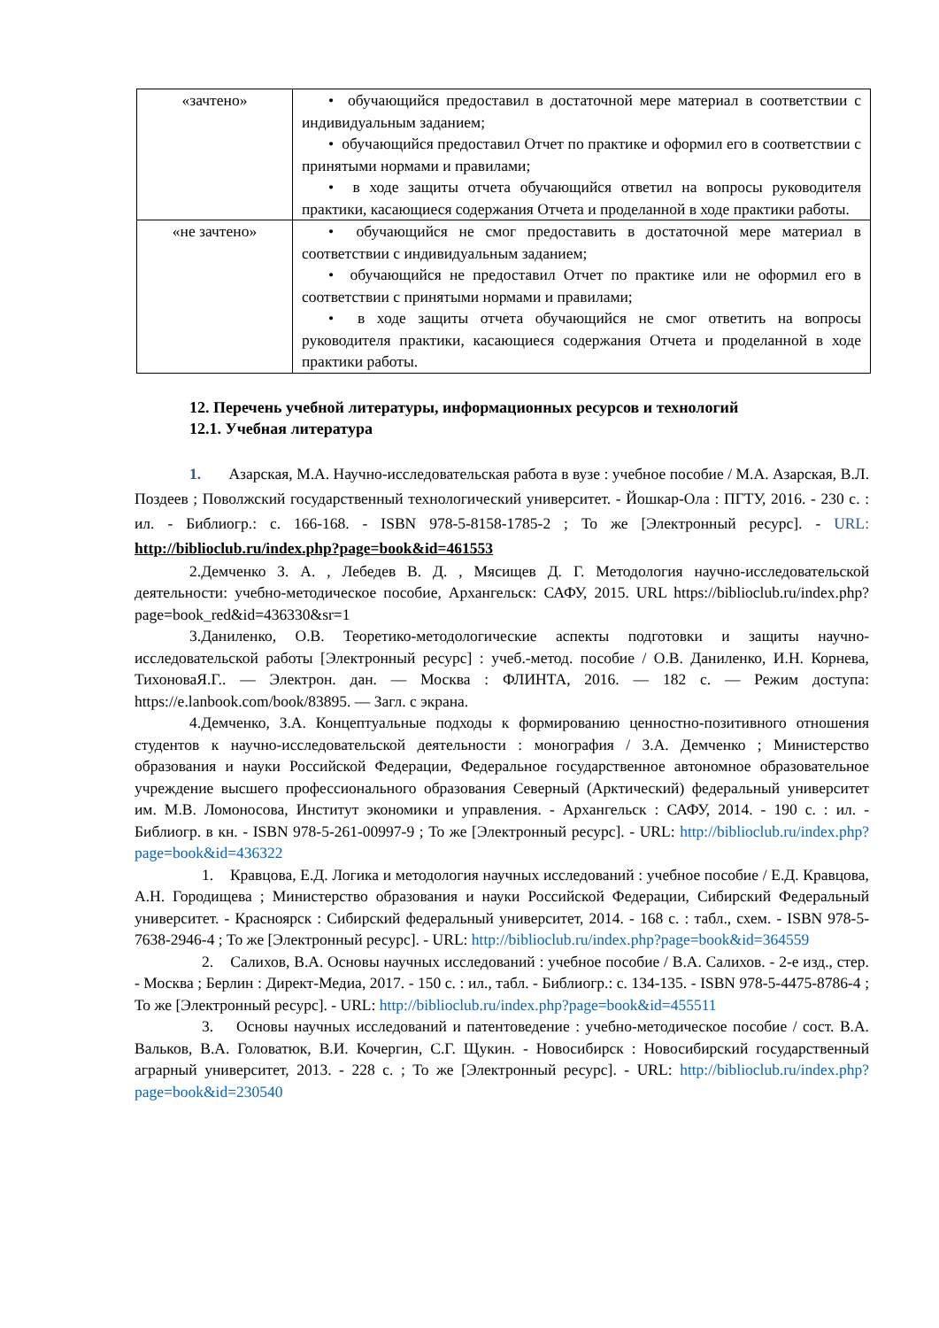| «зачтено» | • обучающийся предоставил в достаточной мере материал в соответствии с индивидуальным заданием; • обучающийся предоставил Отчет по практике и оформил его в соответствии с принятыми нормами и правилами; • в ходе защиты отчета обучающийся ответил на вопросы руководителя практики, касающиеся содержания Отчета и проделанной в ходе практики работы. |
| «не зачтено» | • обучающийся не смог предоставить в достаточной мере материал в соответствии с индивидуальным заданием; • обучающийся не предоставил Отчет по практике или не оформил его в соответствии с принятыми нормами и правилами; • в ходе защиты отчета обучающийся не смог ответить на вопросы руководителя практики, касающиеся содержания Отчета и проделанной в ходе практики работы. |
12. Перечень учебной литературы, информационных ресурсов и технологий
12.1. Учебная литература
1. Азарская, М.А. Научно-исследовательская работа в вузе : учебное пособие / М.А. Азарская, В.Л. Поздеев ; Поволжский государственный технологический университет. - Йошкар-Ола : ПГТУ, 2016. - 230 с. : ил. - Библиогр.: с. 166-168. - ISBN 978-5-8158-1785-2 ; То же [Электронный ресурс]. - URL: http://biblioclub.ru/index.php?page=book&id=461553
2.Демченко З. А. , Лебедев В. Д. , Мясищев Д. Г. Методология научно-исследовательской деятельности: учебно-методическое пособие, Архангельск: САФУ, 2015. URL https://biblioclub.ru/index.php?page=book_red&id=436330&sr=1
3.Даниленко, О.В. Теоретико-методологические аспекты подготовки и защиты научно-исследовательской работы [Электронный ресурс] : учеб.-метод. пособие / О.В. Даниленко, И.Н. Корнева, ТихоноваЯ.Г.. — Электрон. дан. — Москва : ФЛИНТА, 2016. — 182 с. — Режим доступа: https://e.lanbook.com/book/83895. — Загл. с экрана.
4.Демченко, З.А. Концептуальные подходы к формированию ценностно-позитивного отношения студентов к научно-исследовательской деятельности : монография / З.А. Демченко ; Министерство образования и науки Российской Федерации, Федеральное государственное автономное образовательное учреждение высшего профессионального образования Северный (Арктический) федеральный университет им. М.В. Ломоносова, Институт экономики и управления. - Архангельск : САФУ, 2014. - 190 с. : ил. - Библиогр. в кн. - ISBN 978-5-261-00997-9 ; То же [Электронный ресурс]. - URL: http://biblioclub.ru/index.php?page=book&id=436322
1. Кравцова, Е.Д. Логика и методология научных исследований : учебное пособие / Е.Д. Кравцова, А.Н. Городищева ; Министерство образования и науки Российской Федерации, Сибирский Федеральный университет. - Красноярск : Сибирский федеральный университет, 2014. - 168 с. : табл., схем. - ISBN 978-5-7638-2946-4 ; То же [Электронный ресурс]. - URL: http://biblioclub.ru/index.php?page=book&id=364559
2. Салихов, В.А. Основы научных исследований : учебное пособие / В.А. Салихов. - 2-е изд., стер. - Москва ; Берлин : Директ-Медиа, 2017. - 150 с. : ил., табл. - Библиогр.: с. 134-135. - ISBN 978-5-4475-8786-4 ; То же [Электронный ресурс]. - URL: http://biblioclub.ru/index.php?page=book&id=455511
3. Основы научных исследований и патентоведение : учебно-методическое пособие / сост. В.А. Вальков, В.А. Головатюк, В.И. Кочергин, С.Г. Щукин. - Новосибирск : Новосибирский государственный аграрный университет, 2013. - 228 с. ; То же [Электронный ресурс]. - URL: http://biblioclub.ru/index.php?page=book&id=230540